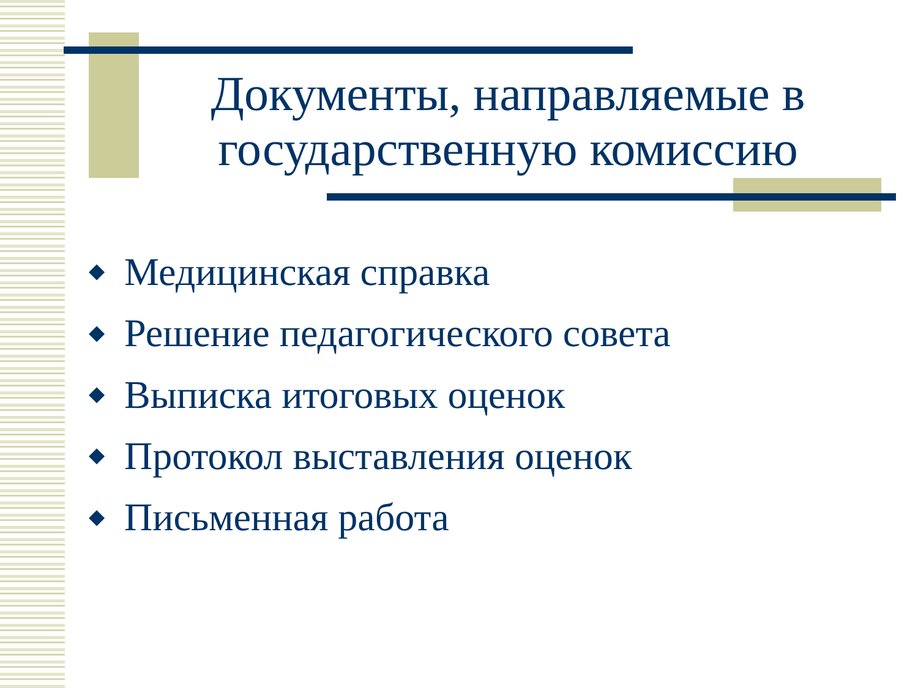Документы, направляемые в государственную комиссию
◆ Медицинская справка
◆ Решение педагогического совета
◆ Выписка итоговых оценок
◆ Протокол выставления оценок
◆ Письменная работа